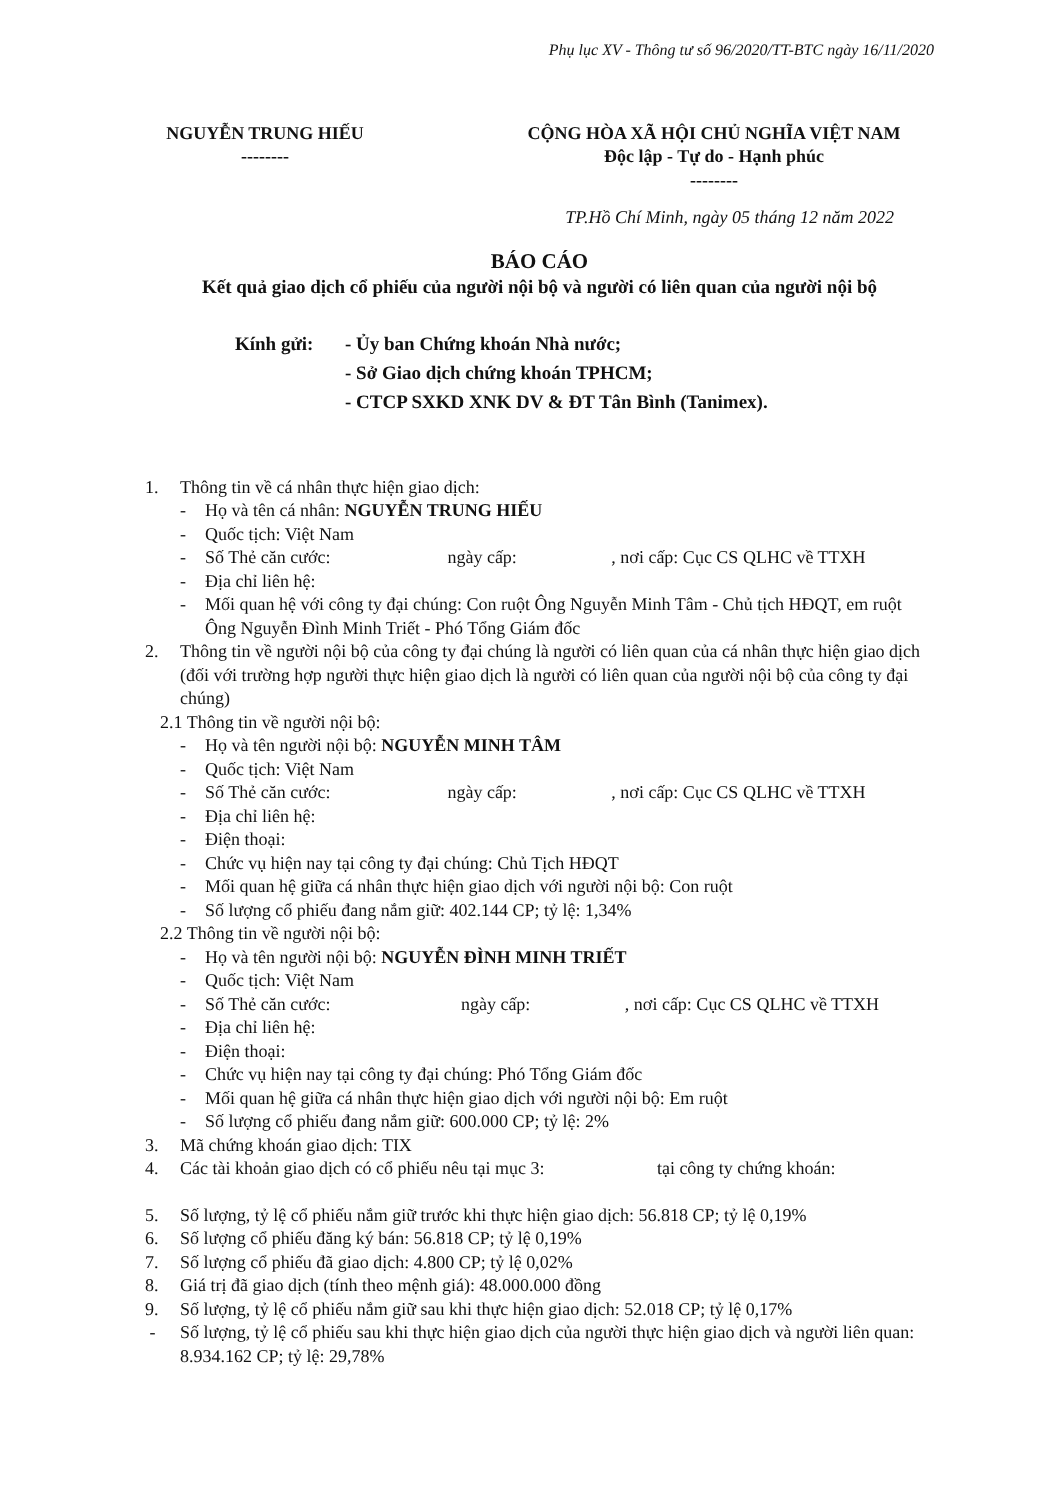Phụ lục XV - Thông tư số 96/2020/TT-BTC ngày 16/11/2020
NGUYỄN TRUNG HIẾU
--------
CỘNG HÒA XÃ HỘI CHỦ NGHĨA VIỆT NAM
Độc lập - Tự do - Hạnh phúc
--------
TP.Hồ Chí Minh, ngày 05 tháng 12 năm 2022
BÁO CÁO
Kết quả giao dịch cổ phiếu của người nội bộ và người có liên quan của người nội bộ
Kính gửi: - Ủy ban Chứng khoán Nhà nước;
- Sở Giao dịch chứng khoán TPHCM;
- CTCP SXKD XNK DV & ĐT Tân Bình (Tanimex).
1. Thông tin về cá nhân thực hiện giao dịch:
- Họ và tên cá nhân: NGUYỄN TRUNG HIẾU
- Quốc tịch: Việt Nam
- Số Thẻ căn cước: ngày cấp: , nơi cấp: Cục CS QLHC về TTXH
- Địa chỉ liên hệ:
- Mối quan hệ với công ty đại chúng: Con ruột Ông Nguyễn Minh Tâm - Chủ tịch HĐQT, em ruột Ông Nguyễn Đình Minh Triết - Phó Tổng Giám đốc
2. Thông tin về người nội bộ của công ty đại chúng là người có liên quan của cá nhân thực hiện giao dịch (đối với trường hợp người thực hiện giao dịch là người có liên quan của người nội bộ của công ty đại chúng)
2.1 Thông tin về người nội bộ:
- Họ và tên người nội bộ: NGUYỄN MINH TÂM
- Quốc tịch: Việt Nam
- Số Thẻ căn cước: ngày cấp: , nơi cấp: Cục CS QLHC về TTXH
- Địa chỉ liên hệ:
- Điện thoại:
- Chức vụ hiện nay tại công ty đại chúng: Chủ Tịch HĐQT
- Mối quan hệ giữa cá nhân thực hiện giao dịch với người nội bộ: Con ruột
- Số lượng cổ phiếu đang nắm giữ: 402.144 CP; tỷ lệ: 1,34%
2.2 Thông tin về người nội bộ:
- Họ và tên người nội bộ: NGUYỄN ĐÌNH MINH TRIẾT
- Quốc tịch: Việt Nam
- Số Thẻ căn cước: ngày cấp: , nơi cấp: Cục CS QLHC về TTXH
- Địa chỉ liên hệ:
- Điện thoại:
- Chức vụ hiện nay tại công ty đại chúng: Phó Tổng Giám đốc
- Mối quan hệ giữa cá nhân thực hiện giao dịch với người nội bộ: Em ruột
- Số lượng cổ phiếu đang nắm giữ: 600.000 CP; tỷ lệ: 2%
3. Mã chứng khoán giao dịch: TIX
4. Các tài khoản giao dịch có cổ phiếu nêu tại mục 3: tại công ty chứng khoán:
5. Số lượng, tỷ lệ cổ phiếu nắm giữ trước khi thực hiện giao dịch: 56.818 CP; tỷ lệ 0,19%
6. Số lượng cổ phiếu đăng ký bán: 56.818 CP; tỷ lệ 0,19%
7. Số lượng cổ phiếu đã giao dịch: 4.800 CP; tỷ lệ 0,02%
8. Giá trị đã giao dịch (tính theo mệnh giá): 48.000.000 đồng
9. Số lượng, tỷ lệ cổ phiếu nắm giữ sau khi thực hiện giao dịch: 52.018 CP; tỷ lệ 0,17%
- Số lượng, tỷ lệ cổ phiếu sau khi thực hiện giao dịch của người thực hiện giao dịch và người liên quan: 8.934.162 CP; tỷ lệ: 29,78%